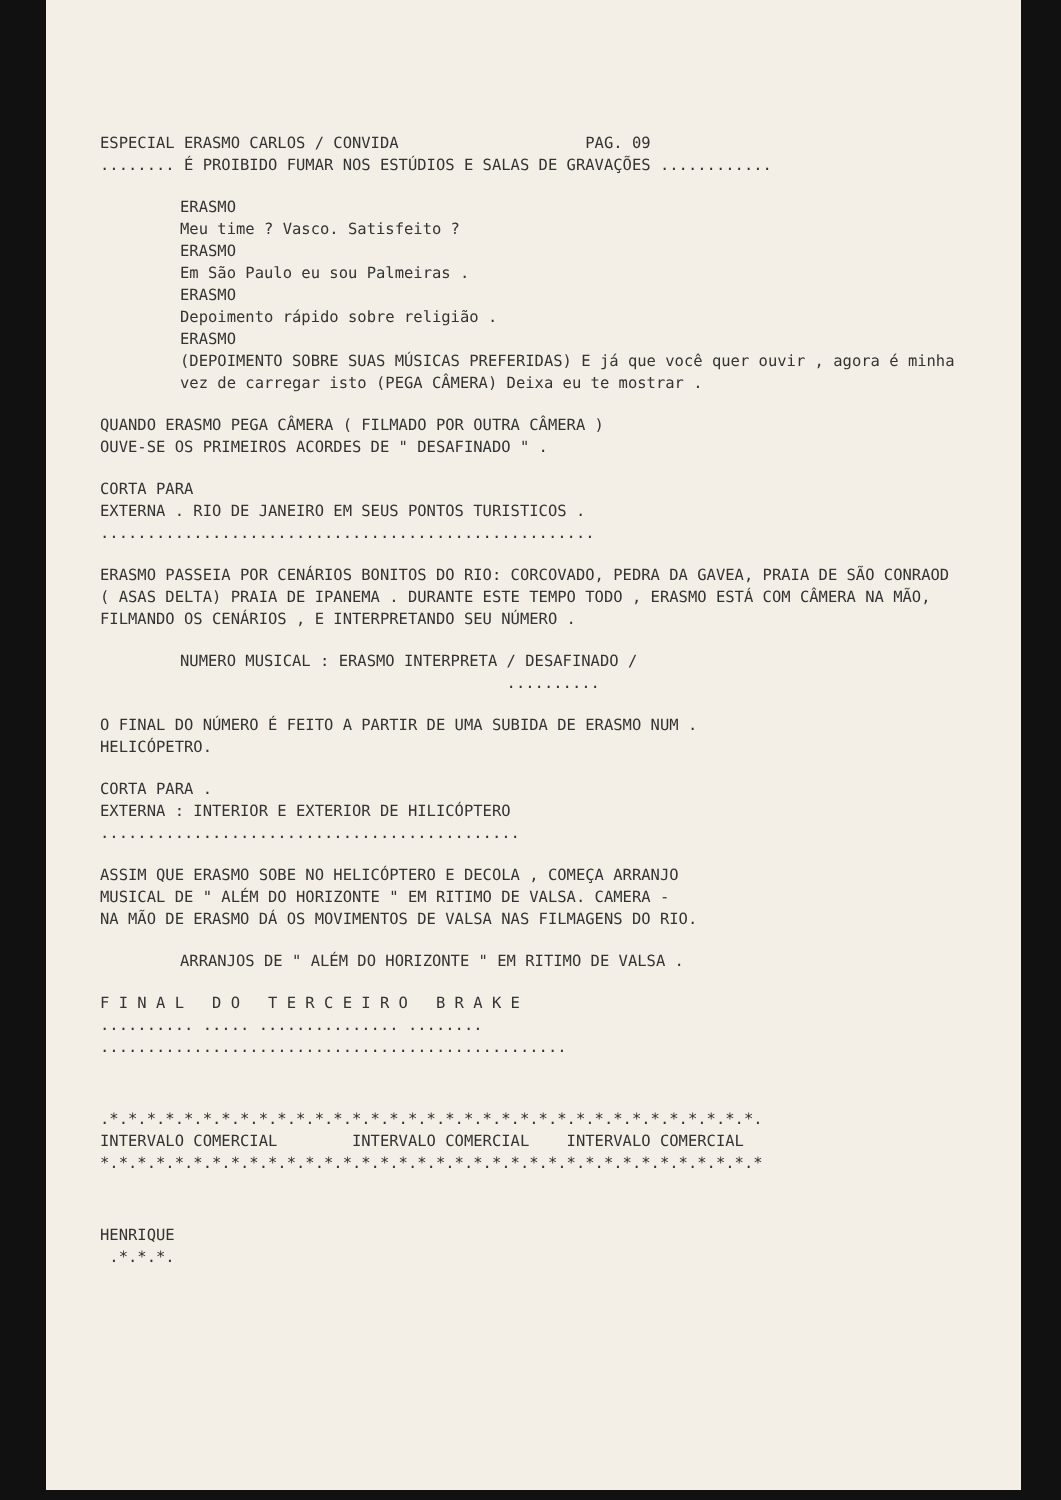ESPECIAL ERASMO CARLOS / CONVIDA PAG. 09
........ É PROIBIDO FUMAR NOS ESTÚDIOS E SALAS DE GRAVAÇÕES ............
ERASMO
Meu time ? Vasco. Satisfeito ?
ERASMO
Em São Paulo eu sou Palmeiras .
ERASMO
Depoimento rápido sobre religião .
ERASMO
(DEPOIMENTO SOBRE SUAS MÚSICAS PREFERIDAS) E já que você quer ouvir , agora é minha vez de carregar isto (PEGA CÂMERA) Deixa eu te mostrar .
QUANDO ERASMO PEGA CÂMERA ( FILMADO POR OUTRA CÂMERA )
OUVE-SE OS PRIMEIROS ACORDES DE " DESAFINADO " .
CORTA PARA
EXTERNA . RIO DE JANEIRO EM SEUS PONTOS TURISTICOS .
.....................................................
ERASMO PASSEIA POR CENÁRIOS BONITOS DO RIO: CORCOVADO, PEDRA DA GAVEA, PRAIA DE SÃO CONRAOD ( ASAS DELTA) PRAIA DE IPANEMA . DURANTE ESTE TEMPO TODO , ERASMO ESTÁ COM CÂMERA NA MÃO, FILMANDO OS CENÁRIOS , E INTERPRETANDO SEU NÚMERO .
NUMERO MUSICAL : ERASMO INTERPRETA / DESAFINADO /
..........
O FINAL DO NÚMERO É FEITO A PARTIR DE UMA SUBIDA DE ERASMO NUM .
HELICÓPETRO.
CORTA PARA .
EXTERNA : INTERIOR E EXTERIOR DE HILICÓPTERO
.............................................
ASSIM QUE ERASMO SOBE NO HELICÓPTERO E DECOLA , COMEÇA ARRANJO
MUSICAL DE " ALÉM DO HORIZONTE " EM RITIMO DE VALSA. CAMERA -
NA MÃO DE ERASMO DÁ OS MOVIMENTOS DE VALSA NAS FILMAGENS DO RIO.
ARRANJOS DE " ALÉM DO HORIZONTE " EM RITIMO DE VALSA .
F I N A L D O T E R C E I R O B R A K E
.......... ..... ............... ........
..................................................
.*.*.*.*.*.*.*.*.*.*.*.*.*.*.*.*.*.*.*.*.*.*.*.*.*.*.*.*.*.*.*.*.*.*.*.
INTERVALO COMERCIAL INTERVALO COMERCIAL INTERVALO COMERCIAL
*.*.*.*.*.*.*.*.*.*.*.*.*.*.*.*.*.*.*.*.*.*.*.*.*.*.*.*.*.*.*.*.*.*.*.*
HENRIQUE
.*.*.*.